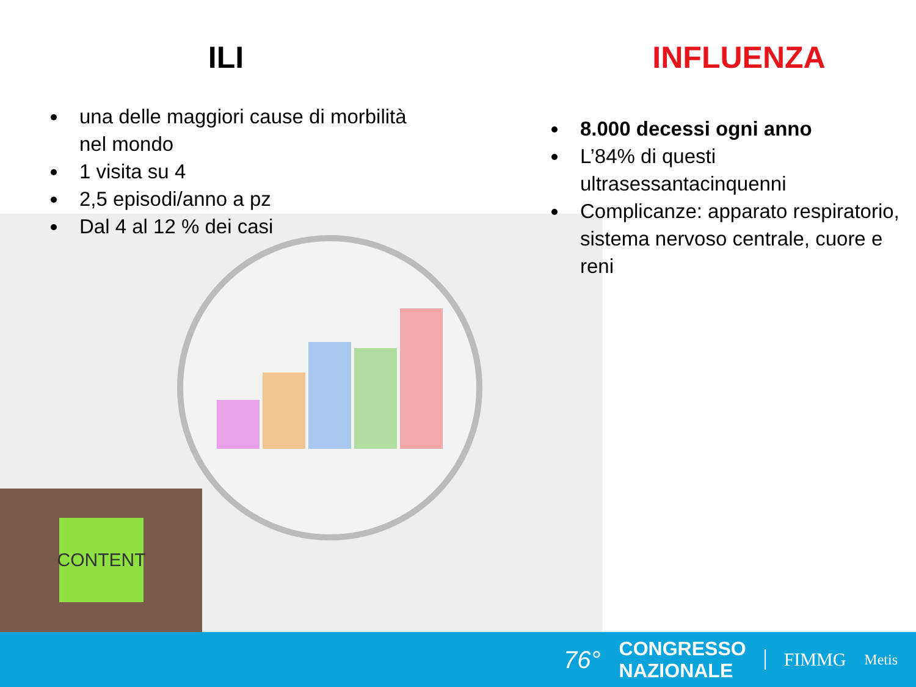CONTENT
ILI
una delle maggiori cause di morbilità nel mondo
1 visita su 4
2,5 episodi/anno a pz
Dal 4 al 12 % dei casi
INFLUENZA
8.000 decessi ogni anno
L’84% di questi ultrasessantacinquenni
Complicanze: apparato respiratorio, sistema nervoso centrale, cuore e reni
76°
CONGRESSO
NAZIONALE
FIMMG
Metis